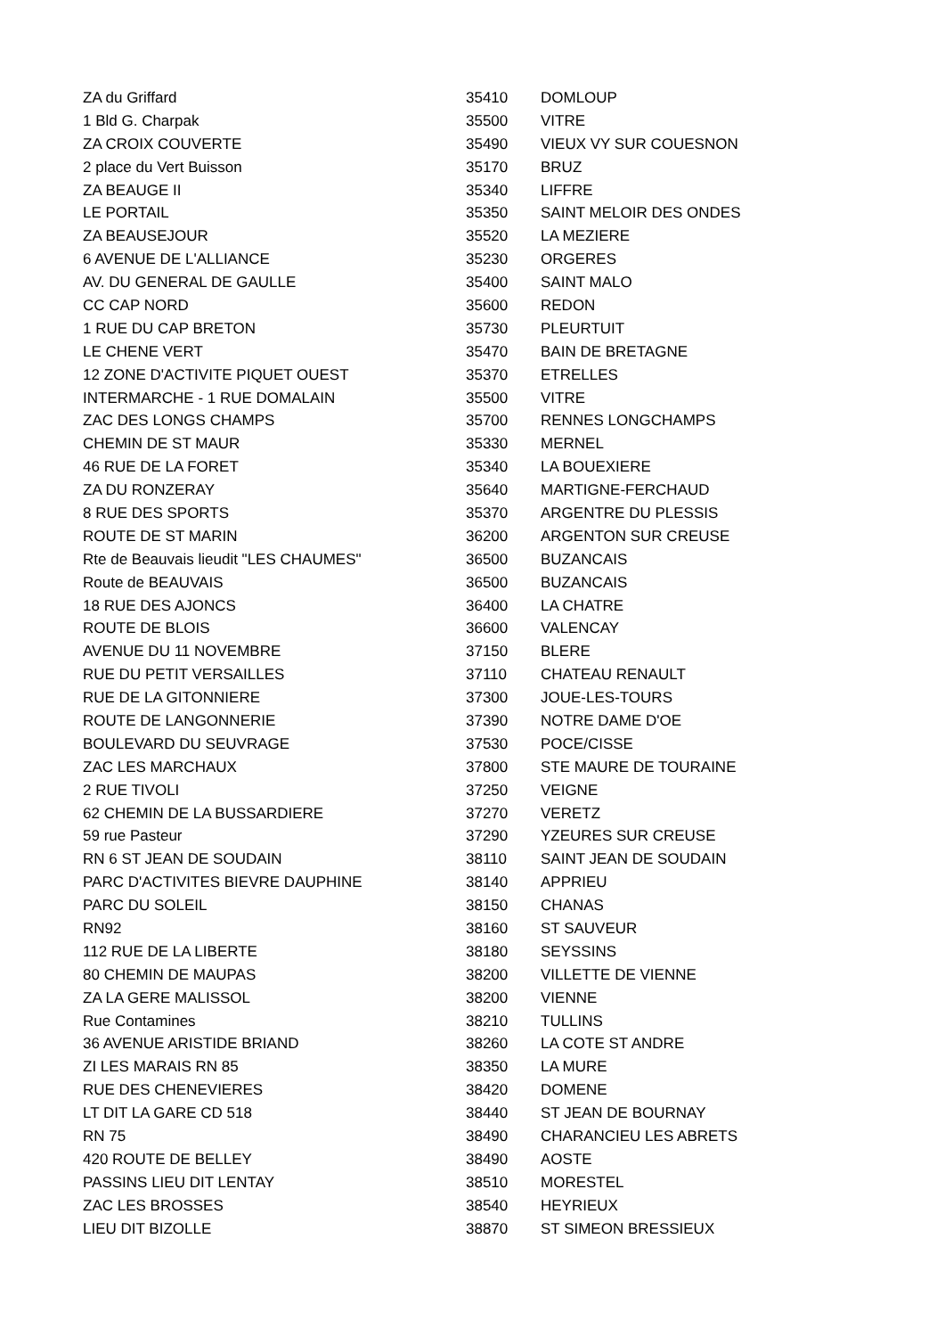| ZA du Griffard | 35410 | DOMLOUP |
| 1 Bld G. Charpak | 35500 | VITRE |
| ZA CROIX COUVERTE | 35490 | VIEUX VY SUR COUESNON |
| 2 place du Vert Buisson | 35170 | BRUZ |
| ZA BEAUGE II | 35340 | LIFFRE |
| LE PORTAIL | 35350 | SAINT MELOIR DES ONDES |
| ZA BEAUSEJOUR | 35520 | LA MEZIERE |
| 6 AVENUE DE L'ALLIANCE | 35230 | ORGERES |
| AV. DU GENERAL DE GAULLE | 35400 | SAINT MALO |
| CC CAP NORD | 35600 | REDON |
| 1 RUE DU CAP BRETON | 35730 | PLEURTUIT |
| LE CHENE VERT | 35470 | BAIN DE BRETAGNE |
| 12 ZONE D'ACTIVITE PIQUET OUEST | 35370 | ETRELLES |
| INTERMARCHE - 1 RUE DOMALAIN | 35500 | VITRE |
| ZAC DES LONGS CHAMPS | 35700 | RENNES LONGCHAMPS |
| CHEMIN DE ST MAUR | 35330 | MERNEL |
| 46 RUE DE LA FORET | 35340 | LA BOUEXIERE |
| ZA DU RONZERAY | 35640 | MARTIGNE-FERCHAUD |
| 8 RUE DES SPORTS | 35370 | ARGENTRE DU PLESSIS |
| ROUTE DE ST MARIN | 36200 | ARGENTON SUR CREUSE |
| Rte de Beauvais lieudit "LES CHAUMES" | 36500 | BUZANCAIS |
| Route de BEAUVAIS | 36500 | BUZANCAIS |
| 18 RUE DES AJONCS | 36400 | LA CHATRE |
| ROUTE DE BLOIS | 36600 | VALENCAY |
| AVENUE DU 11 NOVEMBRE | 37150 | BLERE |
| RUE DU PETIT VERSAILLES | 37110 | CHATEAU RENAULT |
| RUE DE LA GITONNIERE | 37300 | JOUE-LES-TOURS |
| ROUTE DE LANGONNERIE | 37390 | NOTRE DAME D'OE |
| BOULEVARD DU SEUVRAGE | 37530 | POCE/CISSE |
| ZAC LES MARCHAUX | 37800 | STE MAURE DE TOURAINE |
| 2 RUE TIVOLI | 37250 | VEIGNE |
| 62 CHEMIN DE LA BUSSARDIERE | 37270 | VERETZ |
| 59 rue Pasteur | 37290 | YZEURES SUR CREUSE |
| RN 6 ST JEAN DE SOUDAIN | 38110 | SAINT JEAN DE SOUDAIN |
| PARC D'ACTIVITES BIEVRE DAUPHINE | 38140 | APPRIEU |
| PARC DU SOLEIL | 38150 | CHANAS |
| RN92 | 38160 | ST SAUVEUR |
| 112 RUE DE LA LIBERTE | 38180 | SEYSSINS |
| 80 CHEMIN DE MAUPAS | 38200 | VILLETTE DE VIENNE |
| ZA LA GERE MALISSOL | 38200 | VIENNE |
| Rue Contamines | 38210 | TULLINS |
| 36 AVENUE ARISTIDE BRIAND | 38260 | LA COTE ST ANDRE |
| ZI LES MARAIS RN 85 | 38350 | LA MURE |
| RUE DES CHENEVIERES | 38420 | DOMENE |
| LT DIT LA GARE CD 518 | 38440 | ST JEAN DE BOURNAY |
| RN 75 | 38490 | CHARANCIEU LES ABRETS |
| 420 ROUTE DE BELLEY | 38490 | AOSTE |
| PASSINS LIEU DIT LENTAY | 38510 | MORESTEL |
| ZAC LES BROSSES | 38540 | HEYRIEUX |
| LIEU DIT BIZOLLE | 38870 | ST SIMEON BRESSIEUX |